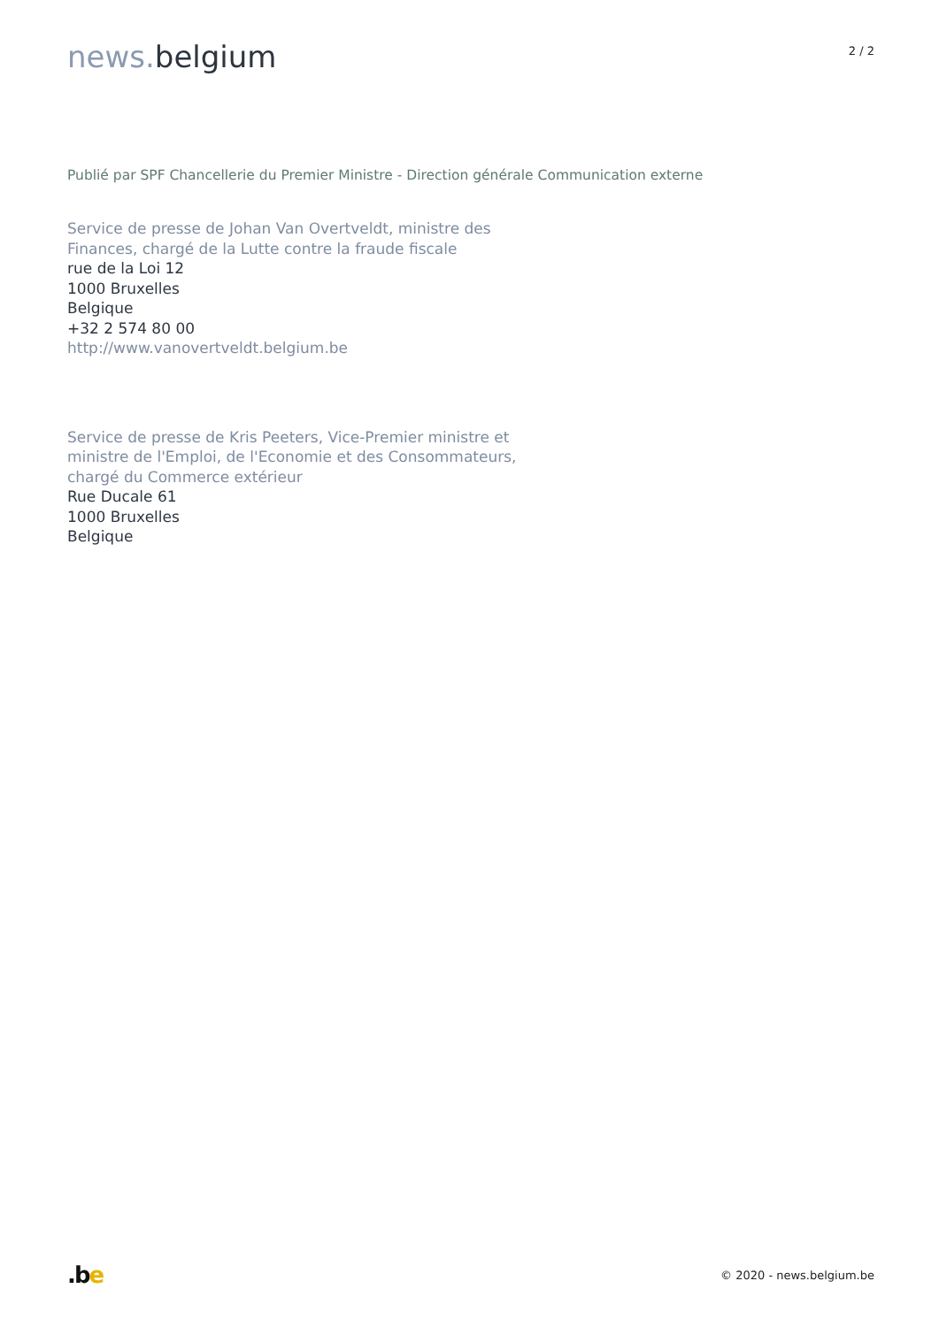news. belgium
2 / 2
Publié par SPF Chancellerie du Premier Ministre - Direction générale Communication externe
Service de presse de Johan Van Overtveldt, ministre des
Finances, chargé de la Lutte contre la fraude fiscale
rue de la Loi 12
1000 Bruxelles
Belgique
+32 2 574 80 00
http://www.vanovertveldt.belgium.be
Service de presse de Kris Peeters, Vice-Premier ministre et
ministre de l'Emploi, de l'Economie et des Consommateurs,
chargé du Commerce extérieur
Rue Ducale 61
1000 Bruxelles
Belgique
.be
© 2020 - news.belgium.be